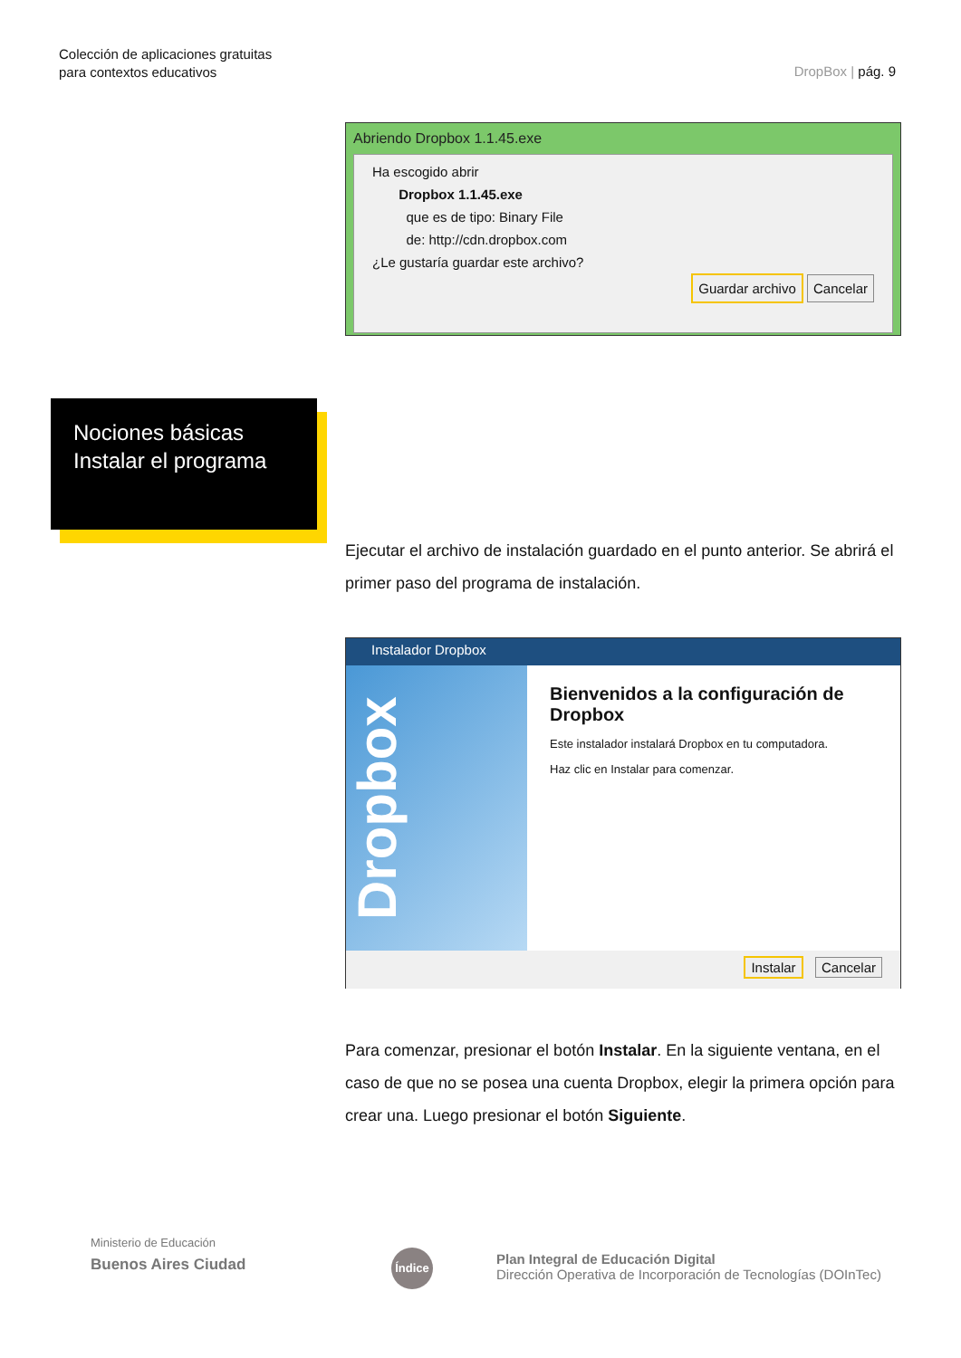Colección de aplicaciones gratuitas
para contextos educativos
DropBox | pág. 9
Abriendo Dropbox 1.1.45.exe
Ha escogido abrir
Dropbox 1.1.45.exe
que es de tipo: Binary File
de: http://cdn.dropbox.com
¿Le gustaría guardar este archivo?
Guardar archivo Cancelar
Nociones básicas
Instalar el programa
Ejecutar el archivo de instalación guardado en el punto anterior. Se abrirá el primer paso del programa de instalación.
Instalador Dropbox
Dropbox
Bienvenidos a la configuración de Dropbox
Este instalador instalará Dropbox en tu computadora.
Haz clic en Instalar para comenzar.
Instalar Cancelar
Para comenzar, presionar el botón Instalar. En la siguiente ventana, en el caso de que no se posea una cuenta Dropbox, elegir la primera opción para crear una. Luego presionar el botón Siguiente.
Ministerio de Educación
Buenos Aires Ciudad
Índice
Plan Integral de Educación Digital
Dirección Operativa de Incorporación de Tecnologías (DOInTec)